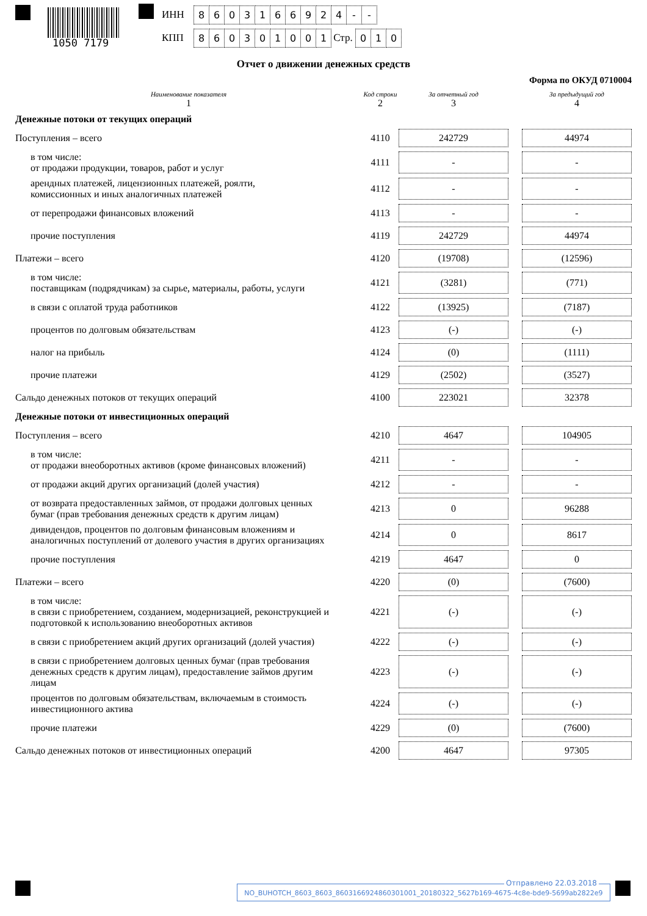1050 7179
ИНН 8603166924 - -
КПП 860301001 Стр. 0 1 0
Отчет о движении денежных средств
Форма по ОКУД 0710004
| Наименование показателя 1 | Код строки 2 | За отчетный год 3 | | За предыдущий год 4 |
| Денежные потоки от текущих операций | | | | |
| Поступления – всего | 4110 | 242729 | | 44974 |
| в том числе: от продажи продукции, товаров, работ и услуг | 4111 | - | | - |
| арендных платежей, лицензионных платежей, роялти, комиссионных и иных аналогичных платежей | 4112 | - | | - |
| от перепродажи финансовых вложений | 4113 | - | | - |
| прочие поступления | 4119 | 242729 | | 44974 |
| Платежи – всего | 4120 | (19708) | | (12596) |
| в том числе: поставщикам (подрядчикам) за сырье, материалы, работы, услуги | 4121 | (3281) | | (771) |
| в связи с оплатой труда работников | 4122 | (13925) | | (7187) |
| процентов по долговым обязательствам | 4123 | (-) | | (-) |
| налог на прибыль | 4124 | (0) | | (1111) |
| прочие платежи | 4129 | (2502) | | (3527) |
| Сальдо денежных потоков от текущих операций | 4100 | 223021 | | 32378 |
| Денежные потоки от инвестиционных операций | | | | |
| Поступления – всего | 4210 | 4647 | | 104905 |
| в том числе: от продажи внеоборотных активов (кроме финансовых вложений) | 4211 | - | | - |
| от продажи акций других организаций (долей участия) | 4212 | - | | - |
| от возврата предоставленных займов, от продажи долговых ценных бумаг (прав требования денежных средств к другим лицам) | 4213 | 0 | | 96288 |
| дивидендов, процентов по долговым финансовым вложениям и аналогичных поступлений от долевого участия в других организациях | 4214 | 0 | | 8617 |
| прочие поступления | 4219 | 4647 | | 0 |
| Платежи – всего | 4220 | (0) | | (7600) |
| в том числе: в связи с приобретением, созданием, модернизацией, реконструкцией и подготовкой к использованию внеоборотных активов | 4221 | (-) | | (-) |
| в связи с приобретением акций других организаций (долей участия) | 4222 | (-) | | (-) |
| в связи с приобретением долговых ценных бумаг (прав требования денежных средств к другим лицам), предоставление займов другим лицам | 4223 | (-) | | (-) |
| процентов по долговым обязательствам, включаемым в стоимость инвестиционного актива | 4224 | (-) | | (-) |
| прочие платежи | 4229 | (0) | | (7600) |
| Сальдо денежных потоков от инвестиционных операций | 4200 | 4647 | | 97305 |
Отправлено 22.03.2018
NO_BUHOTCH_8603_8603_8603166924860301001_20180322_5627b169-4675-4c8e-bde9-5699ab2822e9